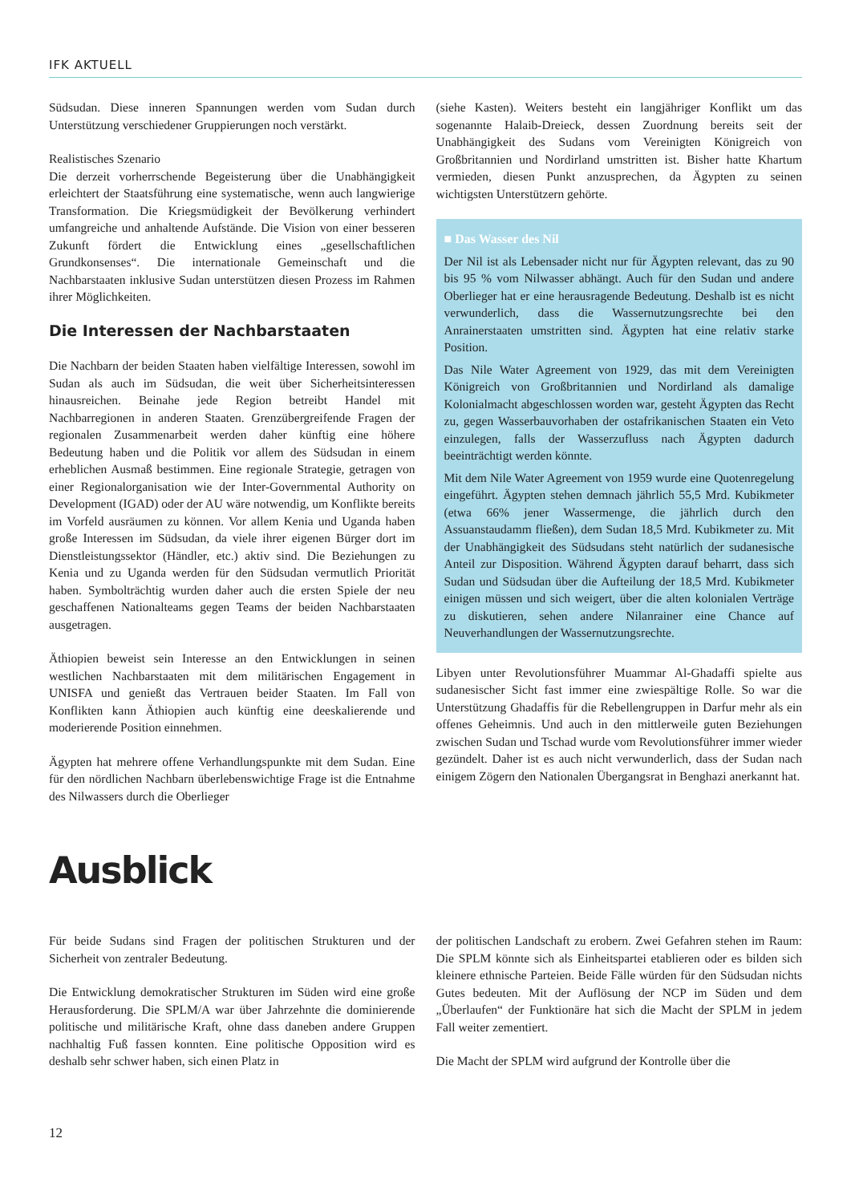IFK AKTUELL
Südsudan. Diese inneren Spannungen werden vom Sudan durch Unterstützung verschiedener Gruppierungen noch verstärkt.
Realistisches Szenario
Die derzeit vorherrschende Begeisterung über die Unabhängigkeit erleichtert der Staatsführung eine systematische, wenn auch langwierige Transformation. Die Kriegsmüdigkeit der Bevölkerung verhindert umfangreiche und anhaltende Aufstände. Die Vision von einer besseren Zukunft fördert die Entwicklung eines „gesellschaftlichen Grundkonsenses“. Die internationale Gemeinschaft und die Nachbarstaaten inklusive Sudan unterstützen diesen Prozess im Rahmen ihrer Möglichkeiten.
Die Interessen der Nachbarstaaten
Die Nachbarn der beiden Staaten haben vielfältige Interessen, sowohl im Sudan als auch im Südsudan, die weit über Sicherheitsinteressen hinausreichen. Beinahe jede Region betreibt Handel mit Nachbarregionen in anderen Staaten. Grenzübergreifende Fragen der regionalen Zusammenarbeit werden daher künftig eine höhere Bedeutung haben und die Politik vor allem des Südsudan in einem erheblichen Ausmaß bestimmen. Eine regionale Strategie, getragen von einer Regionalorganisation wie der Inter-Governmental Authority on Development (IGAD) oder der AU wäre notwendig, um Konflikte bereits im Vorfeld ausräumen zu können. Vor allem Kenia und Uganda haben große Interessen im Südsudan, da viele ihrer eigenen Bürger dort im Dienstleistungssektor (Händler, etc.) aktiv sind. Die Beziehungen zu Kenia und zu Uganda werden für den Südsudan vermutlich Priorität haben. Symbolträchtig wurden daher auch die ersten Spiele der neu geschaffenen Nationalteams gegen Teams der beiden Nachbarstaaten ausgetragen.
Äthiopien beweist sein Interesse an den Entwicklungen in seinen westlichen Nachbarstaaten mit dem militärischen Engagement in UNISFA und genießt das Vertrauen beider Staaten. Im Fall von Konflikten kann Äthiopien auch künftig eine deeskalierende und moderierende Position einnehmen.
Ägypten hat mehrere offene Verhandlungspunkte mit dem Sudan. Eine für den nördlichen Nachbarn überlebenswichtige Frage ist die Entnahme des Nilwassers durch die Oberlieger
(siehe Kasten). Weiters besteht ein langjähriger Konflikt um das sogenannte Halaib-Dreieck, dessen Zuordnung bereits seit der Unabhängigkeit des Sudans vom Vereinigten Königreich von Großbritannien und Nordirland umstritten ist. Bisher hatte Khartum vermieden, diesen Punkt anzusprechen, da Ägypten zu seinen wichtigsten Unterstützern gehörte.
■ Das Wasser des Nil
Der Nil ist als Lebensader nicht nur für Ägypten relevant, das zu 90 bis 95 % vom Nilwasser abhängt. Auch für den Sudan und andere Oberlieger hat er eine herausragende Bedeutung. Deshalb ist es nicht verwunderlich, dass die Wassernutzungsrechte bei den Anrainerstaaten umstritten sind. Ägypten hat eine relativ starke Position.
Das Nile Water Agreement von 1929, das mit dem Vereinigten Königreich von Großbritannien und Nordirland als damalige Kolonialmacht abgeschlossen worden war, gesteht Ägypten das Recht zu, gegen Wasserbauvorhaben der ostafrikanischen Staaten ein Veto einzulegen, falls der Wasserzufluss nach Ägypten dadurch beeinträchtigt werden könnte.
Mit dem Nile Water Agreement von 1959 wurde eine Quotenregelung eingeführt. Ägypten stehen demnach jährlich 55,5 Mrd. Kubikmeter (etwa 66% jener Wassermenge, die jährlich durch den Assuanstaudamm fließen), dem Sudan 18,5 Mrd. Kubikmeter zu. Mit der Unabhängigkeit des Südsudans steht natürlich der sudanesische Anteil zur Disposition. Während Ägypten darauf beharrt, dass sich Sudan und Südsudan über die Aufteilung der 18,5 Mrd. Kubikmeter einigen müssen und sich weigert, über die alten kolonialen Verträge zu diskutieren, sehen andere Nilanrainer eine Chance auf Neuverhandlungen der Wassernutzungsrechte.
Libyen unter Revolutionsführer Muammar Al-Ghadaffi spielte aus sudanesischer Sicht fast immer eine zwiespältige Rolle. So war die Unterstützung Ghadaffis für die Rebellengruppen in Darfur mehr als ein offenes Geheimnis. Und auch in den mittlerweile guten Beziehungen zwischen Sudan und Tschad wurde vom Revolutionsführer immer wieder gezündelt. Daher ist es auch nicht verwunderlich, dass der Sudan nach einigem Zögern den Nationalen Übergangsrat in Benghazi anerkannt hat.
Ausblick
Für beide Sudans sind Fragen der politischen Strukturen und der Sicherheit von zentraler Bedeutung.
Die Entwicklung demokratischer Strukturen im Süden wird eine große Herausforderung. Die SPLM/A war über Jahrzehnte die dominierende politische und militärische Kraft, ohne dass daneben andere Gruppen nachhaltig Fuß fassen konnten. Eine politische Opposition wird es deshalb sehr schwer haben, sich einen Platz in
der politischen Landschaft zu erobern. Zwei Gefahren stehen im Raum: Die SPLM könnte sich als Einheitspartei etablieren oder es bilden sich kleinere ethnische Parteien. Beide Fälle würden für den Südsudan nichts Gutes bedeuten. Mit der Auflösung der NCP im Süden und dem „Überlaufen“ der Funktionäre hat sich die Macht der SPLM in jedem Fall weiter zementiert.
Die Macht der SPLM wird aufgrund der Kontrolle über die
12